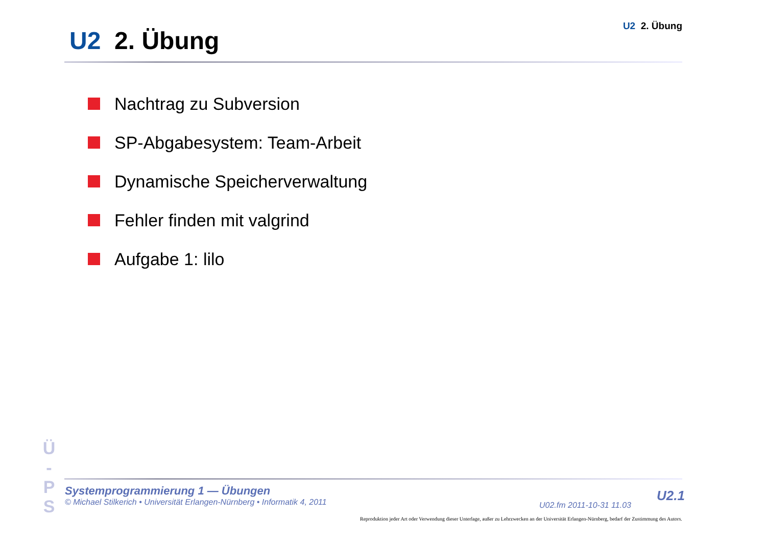U2 2. Übung
U2 2. Übung
Nachtrag zu Subversion
SP-Abgabesystem: Team-Arbeit
Dynamische Speicherverwaltung
Fehler finden mit valgrind
Aufgabe 1: lilo
Ü
-
P
S
Systemprogrammierung 1 — Übungen
© Michael Stilkerich • Universität Erlangen-Nürnberg • Informatik 4, 2011
U02.fm 2011-10-31 11.03
U2.1
Reproduktion jeder Art oder Verwendung dieser Unterlage, außer zu Lehrzwecken an der Universität Erlangen-Nürnberg, bedarf der Zustimmung des Autors.